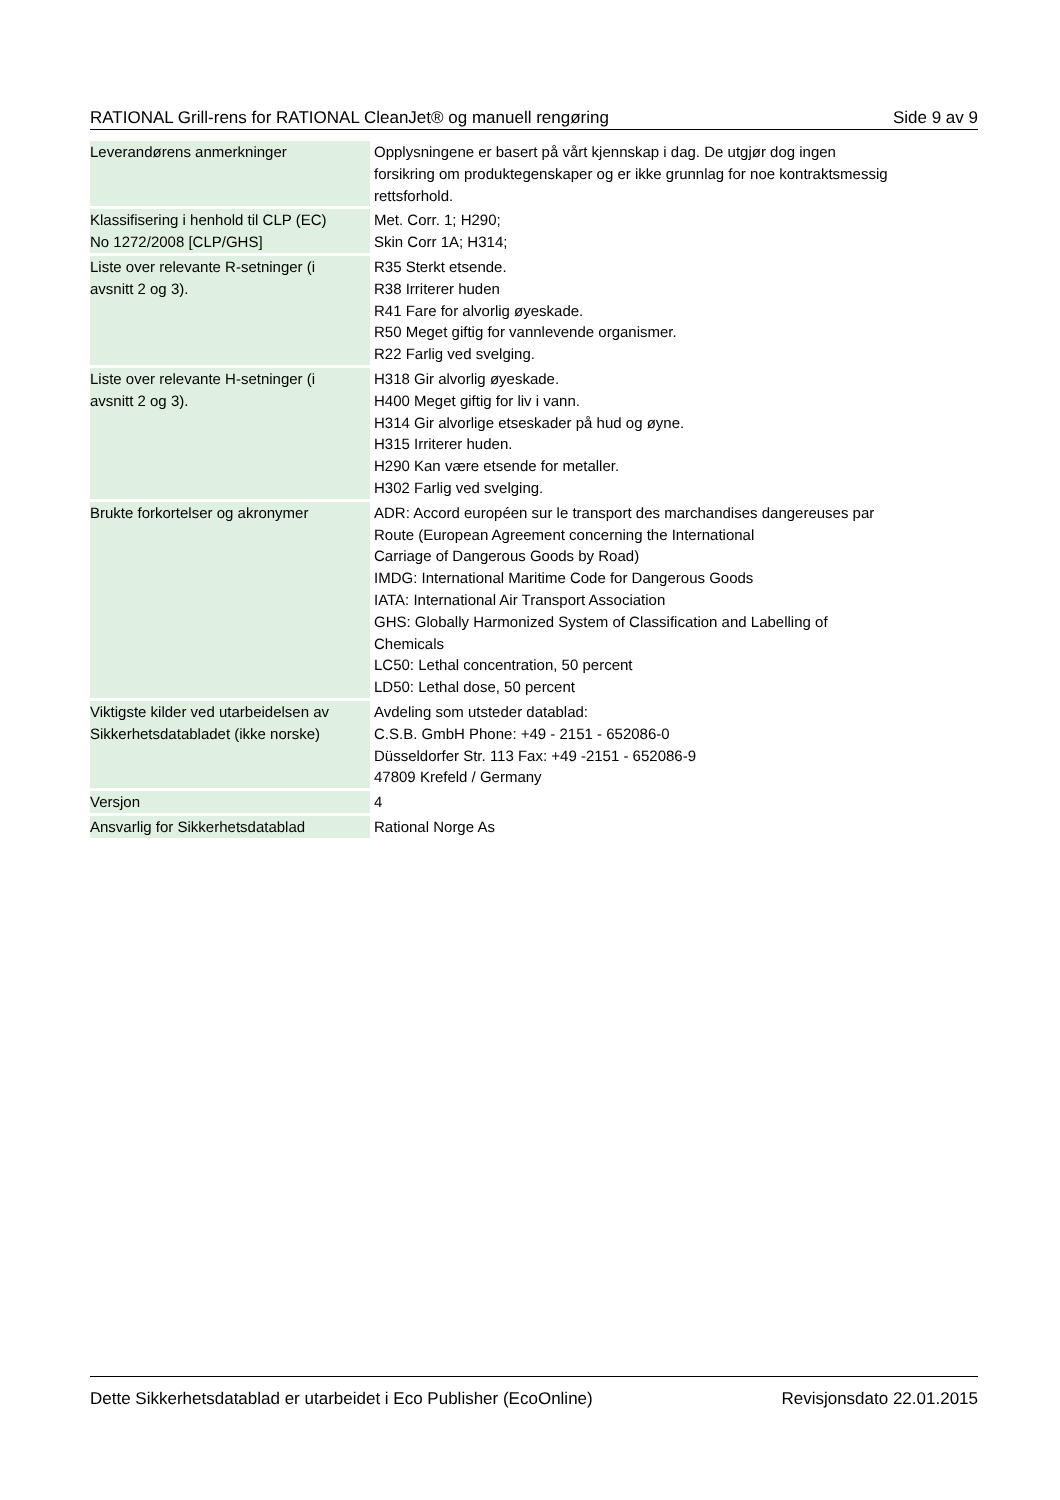RATIONAL Grill-rens for RATIONAL CleanJet® og manuell rengøring Side 9 av 9
| Leverandørens anmerkninger | Opplysningene er basert på vårt kjennskap i dag. De utgjør dog ingen forsikring om produktegenskaper og er ikke grunnlag for noe kontraktsmessig rettsforhold. |
| Klassifisering i henhold til CLP (EC) No 1272/2008 [CLP/GHS] | Met. Corr. 1; H290; Skin Corr 1A; H314; |
| Liste over relevante R-setninger (i avsnitt 2 og 3). | R35 Sterkt etsende. R38 Irriterer huden R41 Fare for alvorlig øyeskade. R50 Meget giftig for vannlevende organismer. R22 Farlig ved svelging. |
| Liste over relevante H-setninger (i avsnitt 2 og 3). | H318 Gir alvorlig øyeskade. H400 Meget giftig for liv i vann. H314 Gir alvorlige etseskader på hud og øyne. H315 Irriterer huden. H290 Kan være etsende for metaller. H302 Farlig ved svelging. |
| Brukte forkortelser og akronymer | ADR: Accord européen sur le transport des marchandises dangereuses par Route (European Agreement concerning the International Carriage of Dangerous Goods by Road) IMDG: International Maritime Code for Dangerous Goods IATA: International Air Transport Association GHS: Globally Harmonized System of Classification and Labelling of Chemicals LC50: Lethal concentration, 50 percent LD50: Lethal dose, 50 percent |
| Viktigste kilder ved utarbeidelsen av Sikkerhetsdatabladet (ikke norske) | Avdeling som utsteder datablad: C.S.B. GmbH Phone: +49 - 2151 - 652086-0 Düsseldorfer Str. 113 Fax: +49 -2151 - 652086-9 47809 Krefeld / Germany |
| Versjon | 4 |
| Ansvarlig for Sikkerhetsdatablad | Rational Norge As |
Dette Sikkerhetsdatablad er utarbeidet i Eco Publisher (EcoOnline) Revisjonsdato 22.01.2015